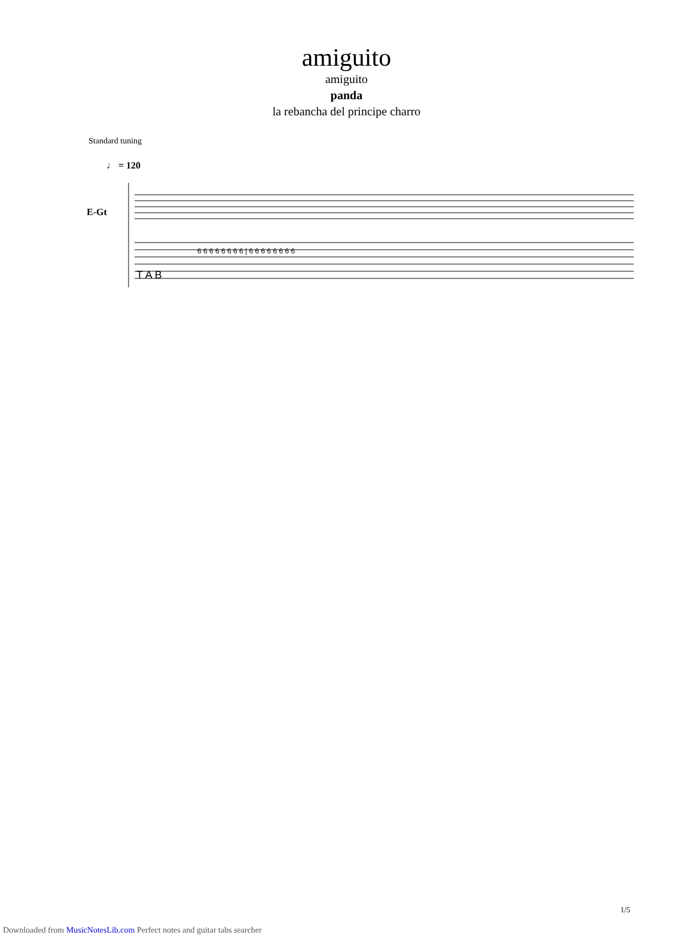amiguito
amiguito
panda
la rebancha del principe charro
Standard tuning
♩ = 120
E-Gt
T A B
6 6 6 6 6 6 6 6 | 6 6 6 6 6 6 6 6
1/5
Downloaded from MusicNotesLib.com Perfect notes and guitar tabs searcher